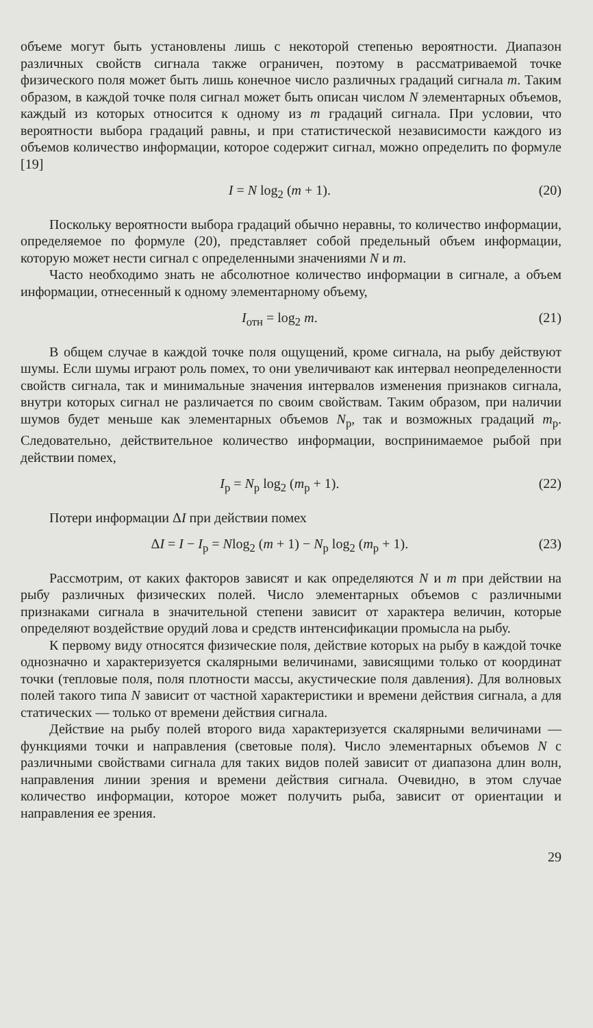объеме могут быть установлены лишь с некоторой степенью вероятности. Диапазон различных свойств сигнала также ограничен, поэтому в рассматриваемой точке физического поля может быть лишь конечное число различных градаций сигнала m. Таким образом, в каждой точке поля сигнал может быть описан числом N элементарных объемов, каждый из которых относится к одному из m градаций сигнала. При условии, что вероятности выбора градаций равны, и при статистической независимости каждого из объемов количество информации, которое содержит сигнал, можно определить по формуле [19]
I = N log<sub>2</sub> (m + 1). (20)
Поскольку вероятности выбора градаций обычно неравны, то количество информации, определяемое по формуле (20), представляет собой предельный объем информации, которую может нести сигнал с определенными значениями N и m.
Часто необходимо знать не абсолютное количество информации в сигнале, а объем информации, отнесенный к одному элементарному объему,
I<sub>отн</sub> = log<sub>2</sub> m. (21)
В общем случае в каждой точке поля ощущений, кроме сигнала, на рыбу действуют шумы. Если шумы играют роль помех, то они увеличивают как интервал неопределенности свойств сигнала, так и минимальные значения интервалов изменения признаков сигнала, внутри которых сигнал не различается по своим свойствам. Таким образом, при наличии шумов будет меньше как элементарных объемов N<sub>р</sub>, так и возможных градаций m<sub>р</sub>. Следовательно, действительное количество информации, воспринимаемое рыбой при действии помех,
I<sub>р</sub> = N<sub>р</sub> log<sub>2</sub> (m<sub>р</sub> + 1). (22)
Потери информации ΔI при действии помех
ΔI = I − I<sub>р</sub> = Nlog<sub>2</sub> (m + 1) − N<sub>р</sub> log<sub>2</sub> (m<sub>р</sub> + 1). (23)
Рассмотрим, от каких факторов зависят и как определяются N и m при действии на рыбу различных физических полей. Число элементарных объемов с различными признаками сигнала в значительной степени зависит от характера величин, которые определяют воздействие орудий лова и средств интенсификации промысла на рыбу.
К первому виду относятся физические поля, действие которых на рыбу в каждой точке однозначно и характеризуется скалярными величинами, зависящими только от координат точки (тепловые поля, поля плотности массы, акустические поля давления). Для волновых полей такого типа N зависит от частной характеристики и времени действия сигнала, а для статических — только от времени действия сигнала.
Действие на рыбу полей второго вида характеризуется скалярными величинами — функциями точки и направления (световые поля). Число элементарных объемов N с различными свойствами сигнала для таких видов полей зависит от диапазона длин волн, направления линии зрения и времени действия сигнала. Очевидно, в этом случае количество информации, которое может получить рыба, зависит от ориентации и направления ее зрения.
29